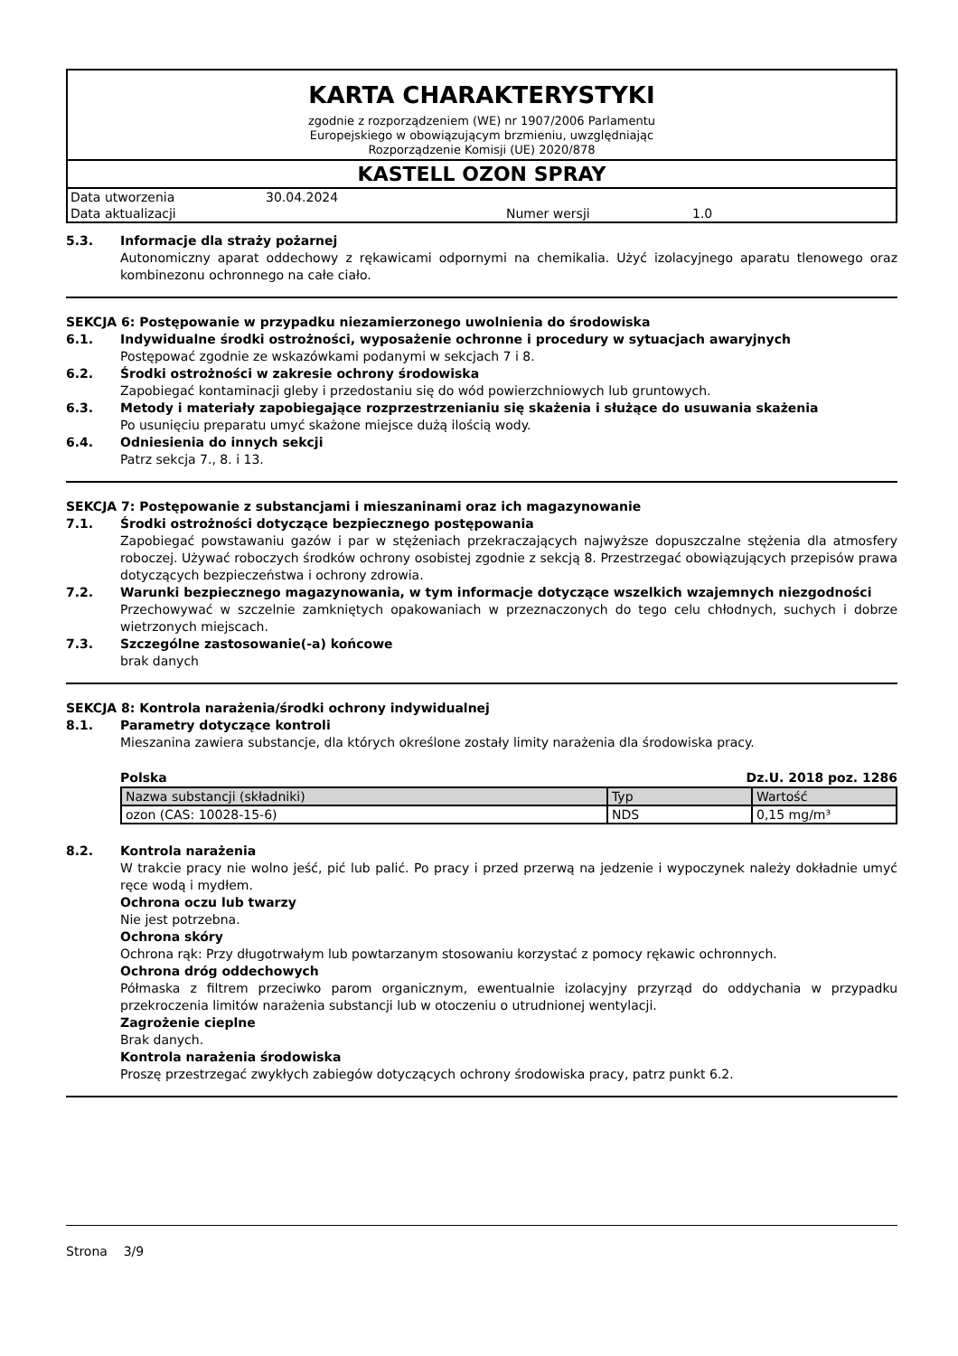KARTA CHARAKTERYSTYKI
zgodnie z rozporządzeniem (WE) nr 1907/2006 Parlamentu
Europejskiego w obowiązującym brzmieniu, uwzględniając
Rozporządzenie Komisji (UE) 2020/878
KASTELL OZON SPRAY
| Data utworzenia | 30.04.2024 | | |
| Data aktualizacji | | Numer wersji | 1.0 |
5.3. Informacje dla straży pożarnej
Autonomiczny aparat oddechowy z rękawicami odpornymi na chemikalia. Użyć izolacyjnego aparatu tlenowego oraz kombinezonu ochronnego na całe ciało.
SEKCJA 6: Postępowanie w przypadku niezamierzonego uwolnienia do środowiska
6.1. Indywidualne środki ostrożności, wyposażenie ochronne i procedury w sytuacjach awaryjnych
Postępować zgodnie ze wskazówkami podanymi w sekcjach 7 i 8.
6.2. Środki ostrożności w zakresie ochrony środowiska
Zapobiegać kontaminacji gleby i przedostaniu się do wód powierzchniowych lub gruntowych.
6.3. Metody i materiały zapobiegające rozprzestrzenianiu się skażenia i służące do usuwania skażenia
Po usunięciu preparatu umyć skażone miejsce dużą ilością wody.
6.4. Odniesienia do innych sekcji
Patrz sekcja 7., 8. i 13.
SEKCJA 7: Postępowanie z substancjami i mieszaninami oraz ich magazynowanie
7.1. Środki ostrożności dotyczące bezpiecznego postępowania
Zapobiegać powstawaniu gazów i par w stężeniach przekraczających najwyższe dopuszczalne stężenia dla atmosfery roboczej. Używać roboczych środków ochrony osobistej zgodnie z sekcją 8. Przestrzegać obowiązujących przepisów prawa dotyczących bezpieczeństwa i ochrony zdrowia.
7.2. Warunki bezpiecznego magazynowania, w tym informacje dotyczące wszelkich wzajemnych niezgodności
Przechowywać w szczelnie zamkniętych opakowaniach w przeznaczonych do tego celu chłodnych, suchych i dobrze wietrzonych miejscach.
7.3. Szczególne zastosowanie(-a) końcowe
brak danych
SEKCJA 8: Kontrola narażenia/środki ochrony indywidualnej
8.1. Parametry dotyczące kontroli
Mieszanina zawiera substancje, dla których określone zostały limity narażenia dla środowiska pracy.
Polska Dz.U. 2018 poz. 1286
| Nazwa substancji (składniki) | Typ | Wartość |
| ozon (CAS: 10028-15-6) | NDS | 0,15 mg/m³ |
8.2. Kontrola narażenia
W trakcie pracy nie wolno jeść, pić lub palić. Po pracy i przed przerwą na jedzenie i wypoczynek należy dokładnie umyć ręce wodą i mydłem.
Ochrona oczu lub twarzy
Nie jest potrzebna.
Ochrona skóry
Ochrona rąk: Przy długotrwałym lub powtarzanym stosowaniu korzystać z pomocy rękawic ochronnych.
Ochrona dróg oddechowych
Półmaska z filtrem przeciwko parom organicznym, ewentualnie izolacyjny przyrząd do oddychania w przypadku przekroczenia limitów narażenia substancji lub w otoczeniu o utrudnionej wentylacji.
Zagrożenie cieplne
Brak danych.
Kontrola narażenia środowiska
Proszę przestrzegać zwykłych zabiegów dotyczących ochrony środowiska pracy, patrz punkt 6.2.
Strona 3/9